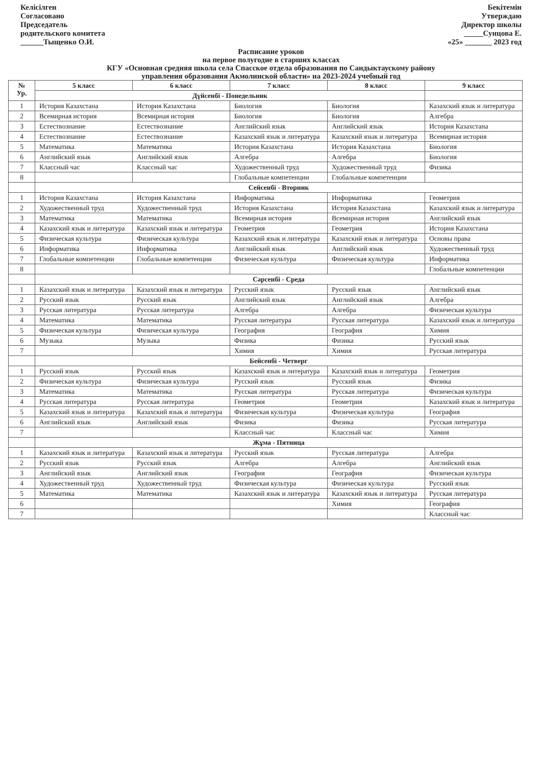Келісілген
Согласовано
Председатель
родительского комитета
______Тыщенко О.И.
Бекітемін
Утверждаю
Директор школы
_____Сунцова Е.
«25» _______ 2023 год
Расписание уроков
на первое полугодие в старших классах
КГУ «Основная средняя школа села Спасское отдела образования по Сандыктаускому району
управления образования Акмолинской области» на 2023-2024 учебный год
| № Ур. | 5 класс | 6 класс | 7 класс | 8 класс | 9 класс |
| --- | --- | --- | --- | --- | --- |
| | Дүйсенбі - Понедельник | | | | |
| 1 | История Казахстана | История Казахстана | Биология | Биология | Казахский язык и литература |
| 2 | Всемирная история | Всемирная история | Биология | Биология | Алгебра |
| 3 | Естествознание | Естествознание | Английский язык | Английский язык | История Казахстана |
| 4 | Естествознание | Естествознание | Казахский язык и литература | Казахский язык и литература | Всемирная история |
| 5 | Математика | Математика | История Казахстана | История Казахстана | Биология |
| 6 | Английский язык | Английский язык | Алгебра | Алгебра | Биология |
| 7 | Классный час | Классный час | Художественный труд | Художественный труд | Физика |
| 8 | | | Глобальные компетенции | Глобальные компетенции | |
| | Сейсенбі - Вторник | | | | |
| 1 | История Казахстана | История Казахстана | Информатика | Информатика | Геометрия |
| 2 | Художественный труд | Художественный труд | История Казахстана | История Казахстана | Казахский язык и литература |
| 3 | Математика | Математика | Всемирная история | Всемирная история | Английский язык |
| 4 | Казахский язык и литература | Казахский язык и литература | Геометрия | Геометрия | История Казахстана |
| 5 | Физическая культура | Физическая культура | Казахский язык и литература | Казахский язык и литература | Основы права |
| 6 | Информатика | Информатика | Английский язык | Английский язык | Художественный труд |
| 7 | Глобальные компетенции | Глобальные компетенции | Физическая культура | Физическая культура | Информатика |
| 8 | | | | | Глобальные компетенции |
| | Сәрсенбі - Среда | | | | |
| 1 | Казахский язык и литература | Казахский язык и литература | Русский язык | Русский язык | Английский язык |
| 2 | Русский язык | Русский язык | Английский язык | Английский язык | Алгебра |
| 3 | Русская литература | Русская литература | Алгебра | Алгебра | Физическая культура |
| 4 | Математика | Математика | Русская литература | Русская литература | Казахский язык и литература |
| 5 | Физическая культура | Физическая культура | География | География | Химия |
| 6 | Музыка | Музыка | Физика | Физика | Русский язык |
| 7 | | | Химия | Химия | Русская литература |
| | Бейсенбі - Четверг | | | | |
| 1 | Русский язык | Русский язык | Казахский язык и литература | Казахский язык и литература | Геометрия |
| 2 | Физическая культура | Физическая культура | Русский язык | Русский язык | Физика |
| 3 | Математика | Математика | Русская литература | Русская литература | Физическая культура |
| 4 | Русская литература | Русская литература | Геометрия | Геометрия | Казахский язык и литература |
| 5 | Казахский язык и литература | Казахский язык и литература | Физическая культура | Физическая культура | География |
| 6 | Английский язык | Английский язык | Физика | Физика | Русская литература |
| 7 | | | Классный час | Классный час | Химия |
| | Жұма - Пятница | | | | |
| 1 | Казахский язык и литература | Казахский язык и литература | Русский язык | Русская литература | Алгебра |
| 2 | Русский язык | Русский язык | Алгебра | Алгебра | Английский язык |
| 3 | Английский язык | Английский язык | География | География | Физическая культура |
| 4 | Художественный труд | Художественный труд | Физическая культура | Физическая культура | Русский язык |
| 5 | Математика | Математика | Казахский язык и литература | Казахский язык и литература | Русская литература |
| 6 | | | | Химия | География |
| 7 | | | | | Классный час |